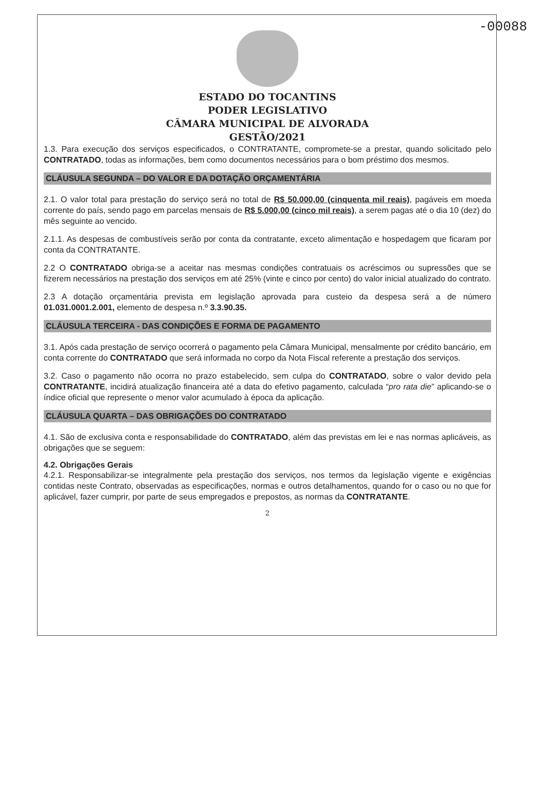-00088
ESTADO DO TOCANTINS
PODER LEGISLATIVO
CÂMARA MUNICIPAL DE ALVORADA
GESTÃO/2021
1.3. Para execução dos serviços especificados, o CONTRATANTE, compromete-se a prestar, quando solicitado pelo CONTRATADO, todas as informações, bem como documentos necessários para o bom préstimo dos mesmos.
CLÁUSULA SEGUNDA – DO VALOR E DA DOTAÇÃO ORÇAMENTÁRIA
2.1. O valor total para prestação do serviço será no total de R$ 50.000,00 (cinquenta mil reais), pagáveis em moeda corrente do país, sendo pago em parcelas mensais de R$ 5.000,00 (cinco mil reais), a serem pagas até o dia 10 (dez) do mês seguinte ao vencido.
2.1.1. As despesas de combustíveis serão por conta da contratante, exceto alimentação e hospedagem que ficaram por conta da CONTRATANTE.
2.2 O CONTRATADO obriga-se a aceitar nas mesmas condições contratuais os acréscimos ou supressões que se fizerem necessários na prestação dos serviços em até 25% (vinte e cinco por cento) do valor inicial atualizado do contrato.
2.3 A dotação orçamentária prevista em legislação aprovada para custeio da despesa será a de número 01.031.0001.2.001, elemento de despesa n.º 3.3.90.35.
CLÁUSULA TERCEIRA - DAS CONDIÇÕES E FORMA DE PAGAMENTO
3.1. Após cada prestação de serviço ocorrerá o pagamento pela Câmara Municipal, mensalmente por crédito bancário, em conta corrente do CONTRATADO que será informada no corpo da Nota Fiscal referente a prestação dos serviços.
3.2. Caso o pagamento não ocorra no prazo estabelecido, sem culpa do CONTRATADO, sobre o valor devido pela CONTRATANTE, incidirá atualização financeira até a data do efetivo pagamento, calculada “pro rata die” aplicando-se o índice oficial que represente o menor valor acumulado à época da aplicação.
CLÁUSULA QUARTA – DAS OBRIGAÇÕES DO CONTRATADO
4.1. São de exclusiva conta e responsabilidade do CONTRATADO, além das previstas em lei e nas normas aplicáveis, as obrigações que se seguem:
4.2. Obrigações Gerais
4.2.1. Responsabilizar-se integralmente pela prestação dos serviços, nos termos da legislação vigente e exigências contidas neste Contrato, observadas as especificações, normas e outros detalhamentos, quando for o caso ou no que for aplicável, fazer cumprir, por parte de seus empregados e prepostos, as normas da CONTRATANTE.
2